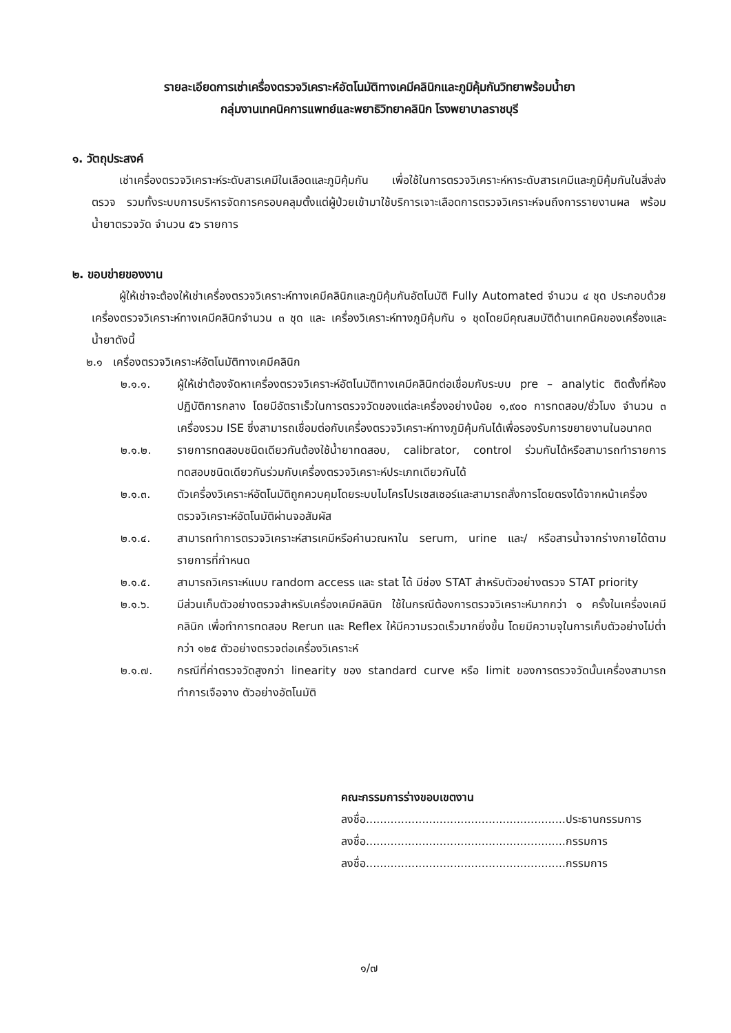รายละเอียดการเช่าเครื่องตรวจวิเคราะห์อัตโนมัติทางเคมีคลินิกและภูมิคุ้มกันวิทยาพร้อมน้ำยา
กลุ่มงานเทคนิคการแพทย์และพยาธิวิทยาคลินิก โรงพยาบาลราชบุรี
๑. วัตถุประสงค์
เช่าเครื่องตรวจวิเคราะห์ระดับสารเคมีในเลือดและภูมิคุ้มกัน เพื่อใช้ในการตรวจวิเคราะห์หาระดับสารเคมีและภูมิคุ้มกันในสิ่งส่งตรวจ รวมทั้งระบบการบริหารจัดการครอบคลุมตั้งแต่ผู้ป่วยเข้ามาใช้บริการเจาะเลือดการตรวจวิเคราะห์จนถึงการรายงานผล พร้อมน้ำยาตรวจวัด จำนวน ๕๖ รายการ
๒. ขอบข่ายของงาน
ผู้ให้เช่าจะต้องให้เช่าเครื่องตรวจวิเคราะห์ทางเคมีคลินิกและภูมิคุ้มกันอัตโนมัติ Fully Automated จำนวน ๔ ชุด ประกอบด้วยเครื่องตรวจวิเคราะห์ทางเคมีคลินิกจำนวน ๓ ชุด และ เครื่องวิเคราะห์ทางภูมิคุ้มกัน ๑ ชุดโดยมีคุณสมบัติด้านเทคนิคของเครื่องและน้ำยาดังนี้
๒.๑ เครื่องตรวจวิเคราะห์อัตโนมัติทางเคมีคลินิก
๒.๑.๑. ผู้ให้เช่าต้องจัดหาเครื่องตรวจวิเคราะห์อัตโนมัติทางเคมีคลินิกต่อเชื่อมกับระบบ pre – analytic ติดตั้งที่ห้องปฏิบัติการกลาง โดยมีอัตราเร็วในการตรวจวัดของแต่ละเครื่องอย่างน้อย ๑,๙๐๐ การทดสอบ/ชั่วโมง จำนวน ๓ เครื่องรวม ISE ซึ่งสามารถเชื่อมต่อกับเครื่องตรวจวิเคราะห์ทางภูมิคุ้มกันได้เพื่อรองรับการขยายงานในอนาคต
๒.๑.๒. รายการทดสอบชนิดเดียวกันต้องใช้น้ำยาทดสอบ, calibrator, control ร่วมกันได้หรือสามารถทำรายการทดสอบชนิดเดียวกันร่วมกับเครื่องตรวจวิเคราะห์ประเภทเดียวกันได้
๒.๑.๓. ตัวเครื่องวิเคราะห์อัตโนมัติถูกควบคุมโดยระบบไมโครโปรเซสเซอร์และสามารถสั่งการโดยตรงได้จากหน้าเครื่องตรวจวิเคราะห์อัตโนมัติผ่านจอสัมผัส
๒.๑.๔. สามารถทำการตรวจวิเคราะห์สารเคมีหรือคำนวณหาใน serum, urine และ/ หรือสารน้ำจากร่างกายได้ตามรายการที่กำหนด
๒.๑.๕. สามารถวิเคราะห์แบบ random access และ stat ได้ มีช่อง STAT สำหรับตัวอย่างตรวจ STAT priority
๒.๑.๖. มีส่วนเก็บตัวอย่างตรวจสำหรับเครื่องเคมีคลินิก ใช้ในกรณีต้องการตรวจวิเคราะห์มากกว่า ๑ ครั้งในเครื่องเคมีคลินิก เพื่อทำการทดสอบ Rerun และ Reflex ให้มีความรวดเร็วมากยิ่งขึ้น โดยมีความจุในการเก็บตัวอย่างไม่ต่ำกว่า ๑๒๕ ตัวอย่างตรวจต่อเครื่องวิเคราะห์
๒.๑.๗. กรณีที่ค่าตรวจวัดสูงกว่า linearity ของ standard curve หรือ limit ของการตรวจวัดนั้นเครื่องสามารถทำการเจือจาง ตัวอย่างอัตโนมัติ
คณะกรรมการร่างขอบเขตงาน
ลงชื่อ.........................................................ประธานกรรมการ
ลงชื่อ.........................................................กรรมการ
ลงชื่อ.........................................................กรรมการ
๑/๗